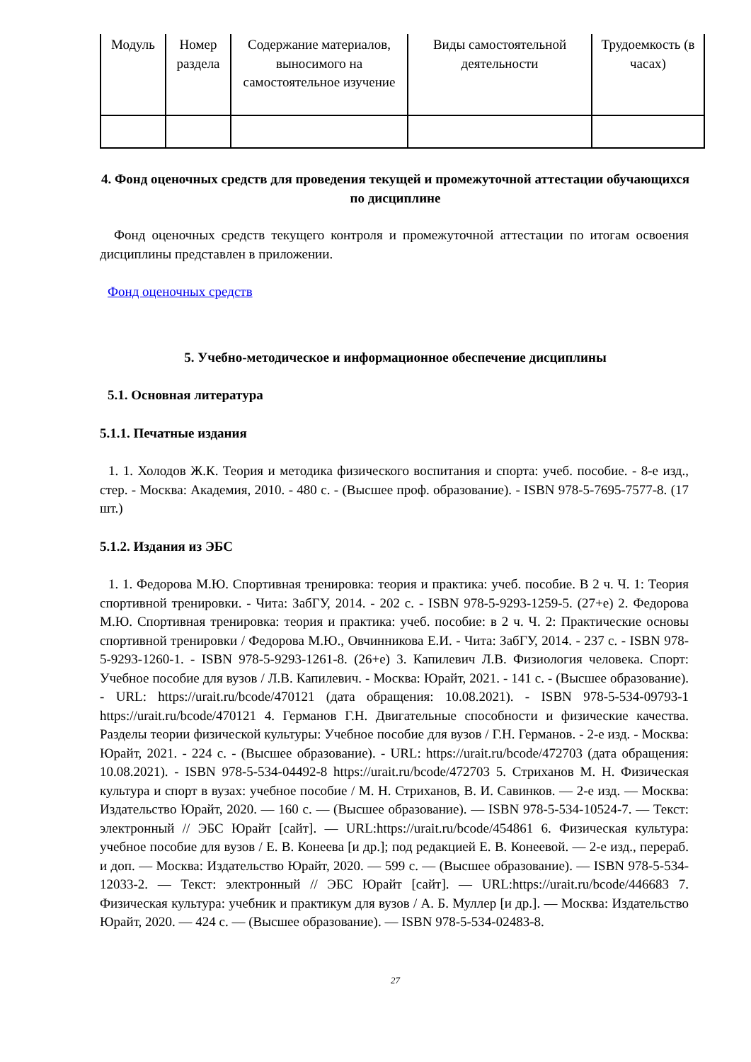| Модуль | Номер раздела | Содержание материалов, выносимого на самостоятельное изучение | Виды самостоятельной деятельности | Трудоемкость (в часах) |
| --- | --- | --- | --- | --- |
4. Фонд оценочных средств для проведения текущей и промежуточной аттестации обучающихся по дисциплине
Фонд оценочных средств текущего контроля и промежуточной аттестации по итогам освоения дисциплины представлен в приложении.
Фонд оценочных средств
5. Учебно-методическое и информационное обеспечение дисциплины
5.1. Основная литература
5.1.1. Печатные издания
1. 1. Холодов Ж.К. Теория и методика физического воспитания и спорта: учеб. пособие. - 8-е изд., стер. - Москва: Академия, 2010. - 480 с. - (Высшее проф. образование). - ISBN 978-5-7695-7577-8. (17 шт.)
5.1.2. Издания из ЭБС
1. 1. Федорова М.Ю. Спортивная тренировка: теория и практика: учеб. пособие. В 2 ч. Ч. 1: Теория спортивной тренировки. - Чита: ЗабГУ, 2014. - 202 с. - ISBN 978-5-9293-1259-5. (27+е) 2. Федорова М.Ю. Спортивная тренировка: теория и практика: учеб. пособие: в 2 ч. Ч. 2: Практические основы спортивной тренировки / Федорова М.Ю., Овчинникова Е.И. - Чита: ЗабГУ, 2014. - 237 с. - ISBN 978-5-9293-1260-1. - ISBN 978-5-9293-1261-8. (26+е) 3. Капилевич Л.В. Физиология человека. Спорт: Учебное пособие для вузов / Л.В. Капилевич. - Москва: Юрайт, 2021. - 141 с. - (Высшее образование). - URL: https://urait.ru/bcode/470121 (дата обращения: 10.08.2021). - ISBN 978-5-534-09793-1 https://urait.ru/bcode/470121 4. Германов Г.Н. Двигательные способности и физические качества. Разделы теории физической культуры: Учебное пособие для вузов / Г.Н. Германов. - 2-е изд. - Москва: Юрайт, 2021. - 224 с. - (Высшее образование). - URL: https://urait.ru/bcode/472703 (дата обращения: 10.08.2021). - ISBN 978-5-534-04492-8 https://urait.ru/bcode/472703 5. Стриханов М. Н. Физическая культура и спорт в вузах: учебное пособие / М. Н. Стриханов, В. И. Савинков. — 2-е изд. — Москва: Издательство Юрайт, 2020. — 160 с. — (Высшее образование). — ISBN 978-5-534-10524-7. — Текст: электронный // ЭБС Юрайт [сайт]. — URL:https://urait.ru/bcode/454861 6. Физическая культура: учебное пособие для вузов / Е. В. Конеева [и др.]; под редакцией Е. В. Конеевой. — 2-е изд., перераб. и доп. — Москва: Издательство Юрайт, 2020. — 599 с. — (Высшее образование). — ISBN 978-5-534-12033-2. — Текст: электронный // ЭБС Юрайт [сайт]. — URL:https://urait.ru/bcode/446683 7. Физическая культура: учебник и практикум для вузов / А. Б. Муллер [и др.]. — Москва: Издательство Юрайт, 2020. — 424 с. — (Высшее образование). — ISBN 978-5-534-02483-8.
27